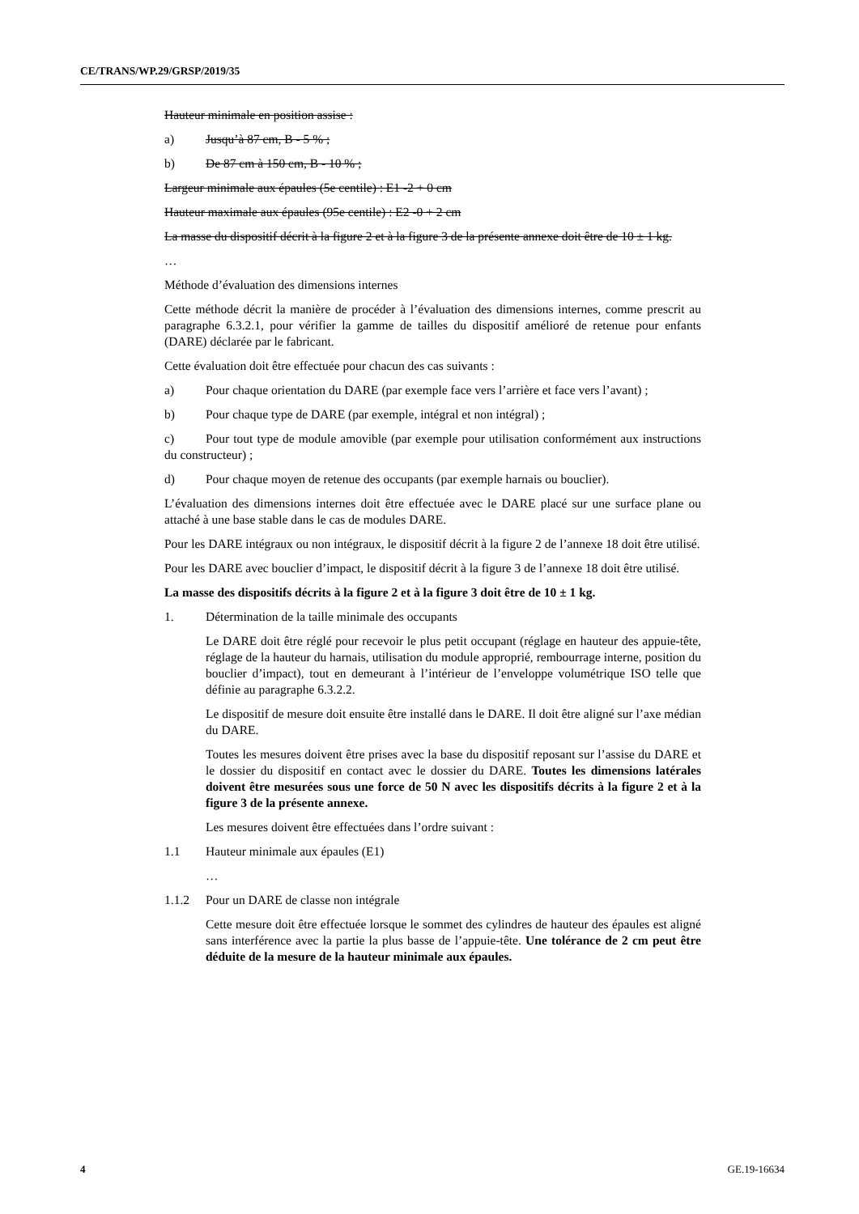CE/TRANS/WP.29/GRSP/2019/35
Hauteur minimale en position assise :
a) Jusqu’à 87 cm, B - 5 % ;
b) De 87 cm à 150 cm, B - 10 % ;
Largeur minimale aux épaules (5e centile) : E1 -2 + 0 cm
Hauteur maximale aux épaules (95e centile) : E2 -0 + 2 cm
La masse du dispositif décrit à la figure 2 et à la figure 3 de la présente annexe doit être de 10 ± 1 kg.
…
Méthode d’évaluation des dimensions internes
Cette méthode décrit la manière de procéder à l’évaluation des dimensions internes, comme prescrit au paragraphe 6.3.2.1, pour vérifier la gamme de tailles du dispositif amélioré de retenue pour enfants (DARE) déclarée par le fabricant.
Cette évaluation doit être effectuée pour chacun des cas suivants :
a) Pour chaque orientation du DARE (par exemple face vers l’arrière et face vers l’avant) ;
b) Pour chaque type de DARE (par exemple, intégral et non intégral) ;
c) Pour tout type de module amovible (par exemple pour utilisation conformément aux instructions du constructeur) ;
d) Pour chaque moyen de retenue des occupants (par exemple harnais ou bouclier).
L’évaluation des dimensions internes doit être effectuée avec le DARE placé sur une surface plane ou attaché à une base stable dans le cas de modules DARE.
Pour les DARE intégraux ou non intégraux, le dispositif décrit à la figure 2 de l’annexe 18 doit être utilisé.
Pour les DARE avec bouclier d’impact, le dispositif décrit à la figure 3 de l’annexe 18 doit être utilisé.
La masse des dispositifs décrits à la figure 2 et à la figure 3 doit être de 10 ± 1 kg.
1. Détermination de la taille minimale des occupants
Le DARE doit être réglé pour recevoir le plus petit occupant (réglage en hauteur des appuie-tête, réglage de la hauteur du harnais, utilisation du module approprié, rembourrage interne, position du bouclier d’impact), tout en demeurant à l’intérieur de l’enveloppe volumétrique ISO telle que définie au paragraphe 6.3.2.2.
Le dispositif de mesure doit ensuite être installé dans le DARE. Il doit être aligné sur l’axe médian du DARE.
Toutes les mesures doivent être prises avec la base du dispositif reposant sur l’assise du DARE et le dossier du dispositif en contact avec le dossier du DARE. Toutes les dimensions latérales doivent être mesurées sous une force de 50 N avec les dispositifs décrits à la figure 2 et à la figure 3 de la présente annexe.
Les mesures doivent être effectuées dans l’ordre suivant :
1.1 Hauteur minimale aux épaules (E1)
…
1.1.2 Pour un DARE de classe non intégrale
Cette mesure doit être effectuée lorsque le sommet des cylindres de hauteur des épaules est aligné sans interférence avec la partie la plus basse de l’appuie-tête. Une tolérance de 2 cm peut être déduite de la mesure de la hauteur minimale aux épaules.
4 GE.19-16634